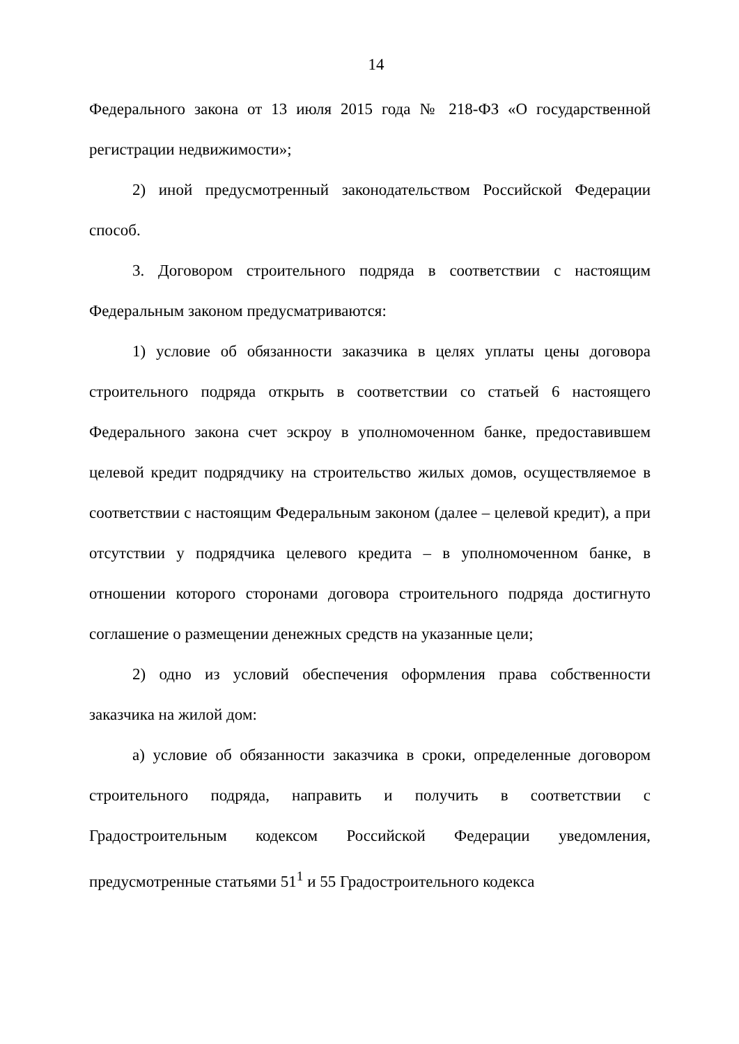14
Федерального закона от 13 июля 2015 года № 218-ФЗ «О государственной регистрации недвижимости»;
2) иной предусмотренный законодательством Российской Федерации способ.
3. Договором строительного подряда в соответствии с настоящим Федеральным законом предусматриваются:
1) условие об обязанности заказчика в целях уплаты цены договора строительного подряда открыть в соответствии со статьей 6 настоящего Федерального закона счет эскроу в уполномоченном банке, предоставившем целевой кредит подрядчику на строительство жилых домов, осуществляемое в соответствии с настоящим Федеральным законом (далее – целевой кредит), а при отсутствии у подрядчика целевого кредита – в уполномоченном банке, в отношении которого сторонами договора строительного подряда достигнуто соглашение о размещении денежных средств на указанные цели;
2) одно из условий обеспечения оформления права собственности заказчика на жилой дом:
а) условие об обязанности заказчика в сроки, определенные договором строительного подряда, направить и получить в соответствии с Градостроительным кодексом Российской Федерации уведомления, предусмотренные статьями 51<sup>1</sup> и 55 Градостроительного кодекса